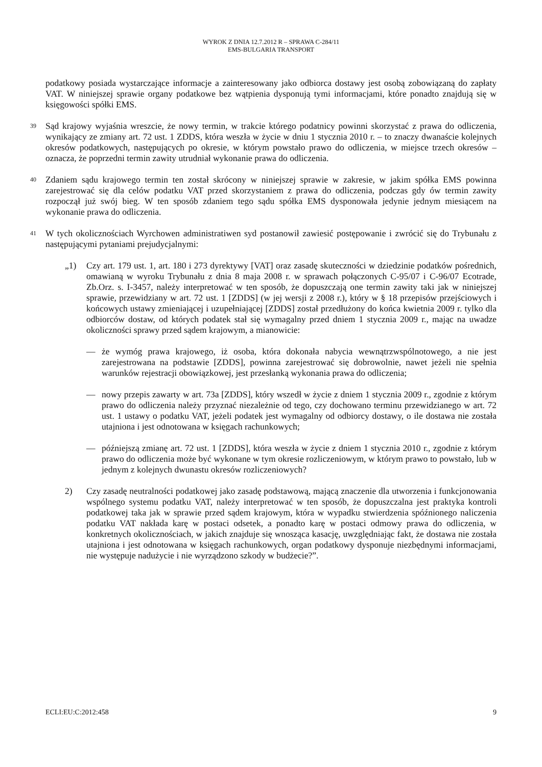WYROK Z DNIA 12.7.2012 R – SPRAWA C-284/11
EMS-BULGARIA TRANSPORT
podatkowy posiada wystarczające informacje a zainteresowany jako odbiorca dostawy jest osobą zobowiązaną do zapłaty VAT. W niniejszej sprawie organy podatkowe bez wątpienia dysponują tymi informacjami, które ponadto znajdują się w księgowości spółki EMS.
39
Sąd krajowy wyjaśnia wreszcie, że nowy termin, w trakcie którego podatnicy powinni skorzystać z prawa do odliczenia, wynikający ze zmiany art. 72 ust. 1 ZDDS, która weszła w życie w dniu 1 stycznia 2010 r. – to znaczy dwanaście kolejnych okresów podatkowych, następujących po okresie, w którym powstało prawo do odliczenia, w miejsce trzech okresów – oznacza, że poprzedni termin zawity utrudniał wykonanie prawa do odliczenia.
40
Zdaniem sądu krajowego termin ten został skrócony w niniejszej sprawie w zakresie, w jakim spółka EMS powinna zarejestrować się dla celów podatku VAT przed skorzystaniem z prawa do odliczenia, podczas gdy ów termin zawity rozpoczął już swój bieg. W ten sposób zdaniem tego sądu spółka EMS dysponowała jedynie jednym miesiącem na wykonanie prawa do odliczenia.
41
W tych okolicznościach Wyrchowen administratiwen syd postanowił zawiesić postępowanie i zwrócić się do Trybunału z następującymi pytaniami prejudycjalnymi:
„1) Czy art. 179 ust. 1, art. 180 i 273 dyrektywy [VAT] oraz zasadę skuteczności w dziedzinie podatków pośrednich, omawianą w wyroku Trybunału z dnia 8 maja 2008 r. w sprawach połączonych C-95/07 i C-96/07 Ecotrade, Zb.Orz. s. I-3457, należy interpretować w ten sposób, że dopuszczają one termin zawity taki jak w niniejszej sprawie, przewidziany w art. 72 ust. 1 [ZDDS] (w jej wersji z 2008 r.), który w § 18 przepisów przejściowych i końcowych ustawy zmieniającej i uzupełniającej [ZDDS] został przedłużony do końca kwietnia 2009 r. tylko dla odbiorców dostaw, od których podatek stał się wymagalny przed dniem 1 stycznia 2009 r., mając na uwadze okoliczności sprawy przed sądem krajowym, a mianowicie:
— że wymóg prawa krajowego, iż osoba, która dokonała nabycia wewnątrzwspólnotowego, a nie jest zarejestrowana na podstawie [ZDDS], powinna zarejestrować się dobrowolnie, nawet jeżeli nie spełnia warunków rejestracji obowiązkowej, jest przesłanką wykonania prawa do odliczenia;
— nowy przepis zawarty w art. 73a [ZDDS], który wszedł w życie z dniem 1 stycznia 2009 r., zgodnie z którym prawo do odliczenia należy przyznać niezależnie od tego, czy dochowano terminu przewidzianego w art. 72 ust. 1 ustawy o podatku VAT, jeżeli podatek jest wymagalny od odbiorcy dostawy, o ile dostawa nie została utajniona i jest odnotowana w księgach rachunkowych;
— późniejszą zmianę art. 72 ust. 1 [ZDDS], która weszła w życie z dniem 1 stycznia 2010 r., zgodnie z którym prawo do odliczenia może być wykonane w tym okresie rozliczeniowym, w którym prawo to powstało, lub w jednym z kolejnych dwunastu okresów rozliczeniowych?
2) Czy zasadę neutralności podatkowej jako zasadę podstawową, mającą znaczenie dla utworzenia i funkcjonowania wspólnego systemu podatku VAT, należy interpretować w ten sposób, że dopuszczalna jest praktyka kontroli podatkowej taka jak w sprawie przed sądem krajowym, która w wypadku stwierdzenia spóźnionego naliczenia podatku VAT nakłada karę w postaci odsetek, a ponadto karę w postaci odmowy prawa do odliczenia, w konkretnych okolicznościach, w jakich znajduje się wnosząca kasację, uwzględniając fakt, że dostawa nie została utajniona i jest odnotowana w księgach rachunkowych, organ podatkowy dysponuje niezbędnymi informacjami, nie występuje nadużycie i nie wyrządzono szkody w budżecie?”.
ECLI:EU:C:2012:458 9